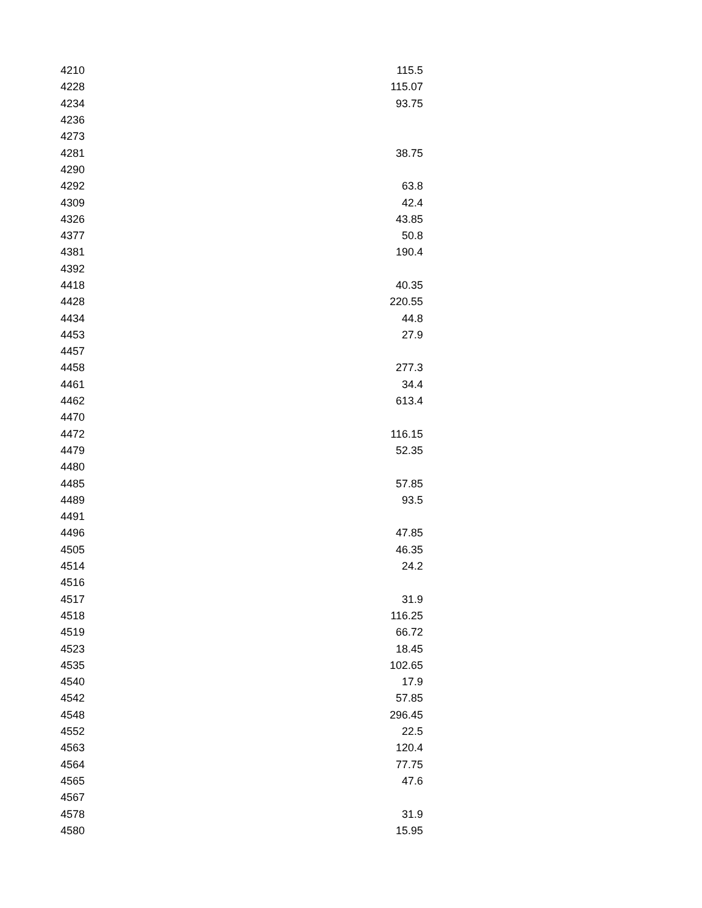| 4210 | 115.5 |
| 4228 | 115.07 |
| 4234 | 93.75 |
| 4236 | |
| 4273 | |
| 4281 | 38.75 |
| 4290 | |
| 4292 | 63.8 |
| 4309 | 42.4 |
| 4326 | 43.85 |
| 4377 | 50.8 |
| 4381 | 190.4 |
| 4392 | |
| 4418 | 40.35 |
| 4428 | 220.55 |
| 4434 | 44.8 |
| 4453 | 27.9 |
| 4457 | |
| 4458 | 277.3 |
| 4461 | 34.4 |
| 4462 | 613.4 |
| 4470 | |
| 4472 | 116.15 |
| 4479 | 52.35 |
| 4480 | |
| 4485 | 57.85 |
| 4489 | 93.5 |
| 4491 | |
| 4496 | 47.85 |
| 4505 | 46.35 |
| 4514 | 24.2 |
| 4516 | |
| 4517 | 31.9 |
| 4518 | 116.25 |
| 4519 | 66.72 |
| 4523 | 18.45 |
| 4535 | 102.65 |
| 4540 | 17.9 |
| 4542 | 57.85 |
| 4548 | 296.45 |
| 4552 | 22.5 |
| 4563 | 120.4 |
| 4564 | 77.75 |
| 4565 | 47.6 |
| 4567 | |
| 4578 | 31.9 |
| 4580 | 15.95 |